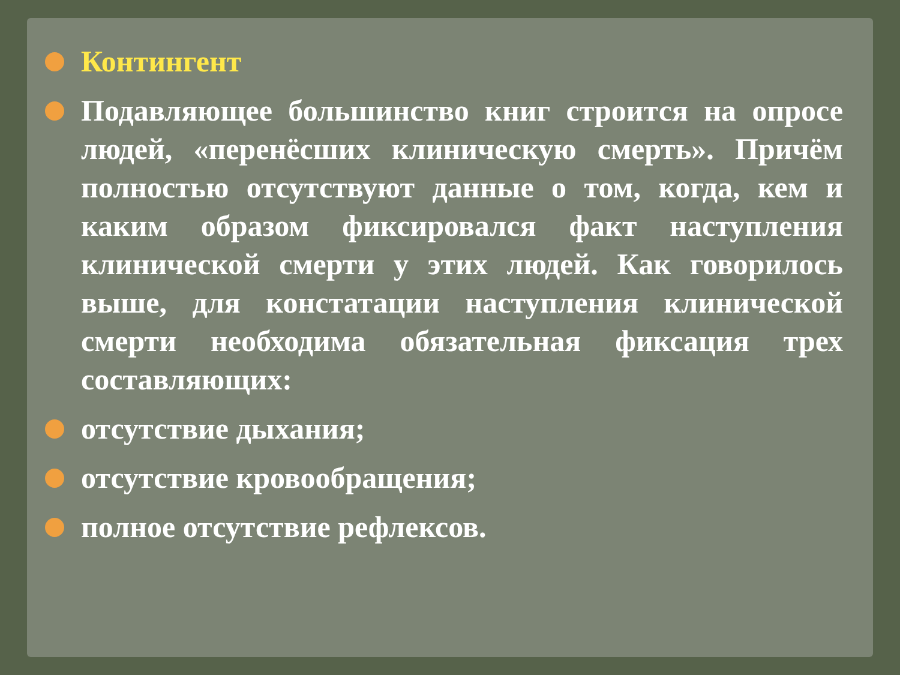Контингент
Подавляющее большинство книг строится на опросе людей, «перенёсших клиническую смерть». Причём полностью отсутствуют данные о том, когда, кем и каким образом фиксировался факт наступления клинической смерти у этих людей. Как говорилось выше, для констатации наступления клинической смерти необходима обязательная фиксация трех составляющих:
отсутствие дыхания;
отсутствие кровообращения;
полное отсутствие рефлексов.